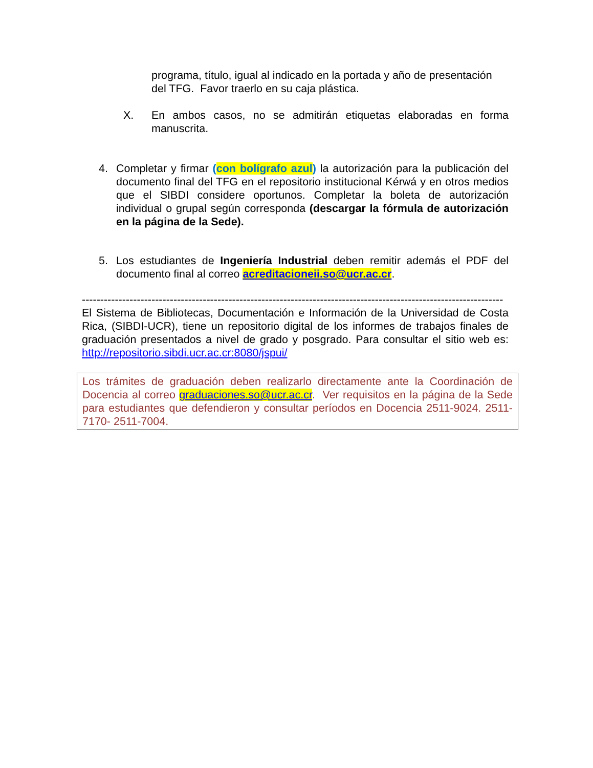programa, título, igual al indicado en la portada y año de presentación del TFG. Favor traerlo en su caja plástica.
X. En ambos casos, no se admitirán etiquetas elaboradas en forma manuscrita.
4. Completar y firmar (con bolígrafo azul) la autorización para la publicación del documento final del TFG en el repositorio institucional Kérwá y en otros medios que el SIBDI considere oportunos. Completar la boleta de autorización individual o grupal según corresponda (descargar la fórmula de autorización en la página de la Sede).
5. Los estudiantes de Ingeniería Industrial deben remitir además el PDF del documento final al correo acreditacioneii.so@ucr.ac.cr.
-------------------------------------------------------------------------------------------------------------------
El Sistema de Bibliotecas, Documentación e Información de la Universidad de Costa Rica, (SIBDI-UCR), tiene un repositorio digital de los informes de trabajos finales de graduación presentados a nivel de grado y posgrado. Para consultar el sitio web es: http://repositorio.sibdi.ucr.ac.cr:8080/jspui/
Los trámites de graduación deben realizarlo directamente ante la Coordinación de Docencia al correo graduaciones.so@ucr.ac.cr. Ver requisitos en la página de la Sede para estudiantes que defendieron y consultar períodos en Docencia 2511-9024. 2511-7170- 2511-7004.